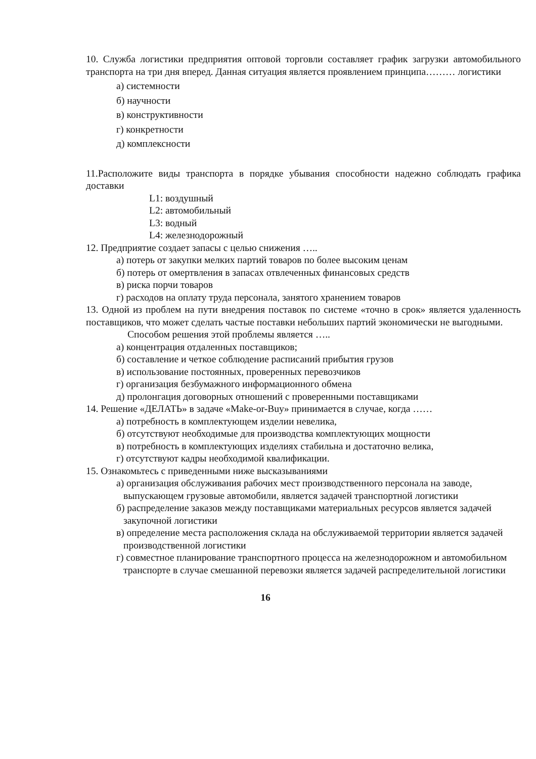10. Служба логистики предприятия оптовой торговли составляет график загрузки автомобильного транспорта на три дня вперед. Данная ситуация является проявлением принципа……… логистики
а) системности
б) научности
в) конструктивности
г) конкретности
д) комплексности
11.Расположите виды транспорта в порядке убывания способности надежно соблюдать графика доставки
L1: воздушный
L2: автомобильный
L3: водный
L4: железнодорожный
12. Предприятие создает запасы с целью снижения …..
а) потерь от закупки мелких партий товаров по более высоким ценам
б) потерь от омертвления в запасах отвлеченных финансовых средств
в) риска порчи товаров
г) расходов на оплату труда персонала, занятого хранением товаров
13. Одной из проблем на пути внедрения поставок по системе «точно в срок» является удаленность поставщиков, что может сделать частые поставки небольших партий экономически не выгодными.
Способом решения этой проблемы является …..
а) концентрация отдаленных поставщиков;
б) составление и четкое соблюдение расписаний прибытия грузов
в) использование постоянных, проверенных перевозчиков
г) организация безбумажного информационного обмена
д) пролонгация договорных отношений с проверенными поставщиками
14. Решение «ДЕЛАТЬ» в задаче «Make-or-Buy» принимается в случае, когда ……
а) потребность в комплектующем изделии невелика,
б) отсутствуют необходимые для производства комплектующих мощности
в) потребность в комплектующих изделиях стабильна и достаточно велика,
г) отсутствуют кадры необходимой квалификации.
15. Ознакомьтесь с приведенными ниже высказываниями
а) организация обслуживания рабочих мест производственного персонала на заводе, выпускающем грузовые автомобили, является задачей транспортной логистики
б) распределение заказов между поставщиками материальных ресурсов является задачей закупочной логистики
в) определение места расположения склада на обслуживаемой территории является задачей производственной логистики
г) совместное планирование транспортного процесса на железнодорожном и автомобильном транспорте в случае смешанной перевозки является задачей распределительной логистики
16